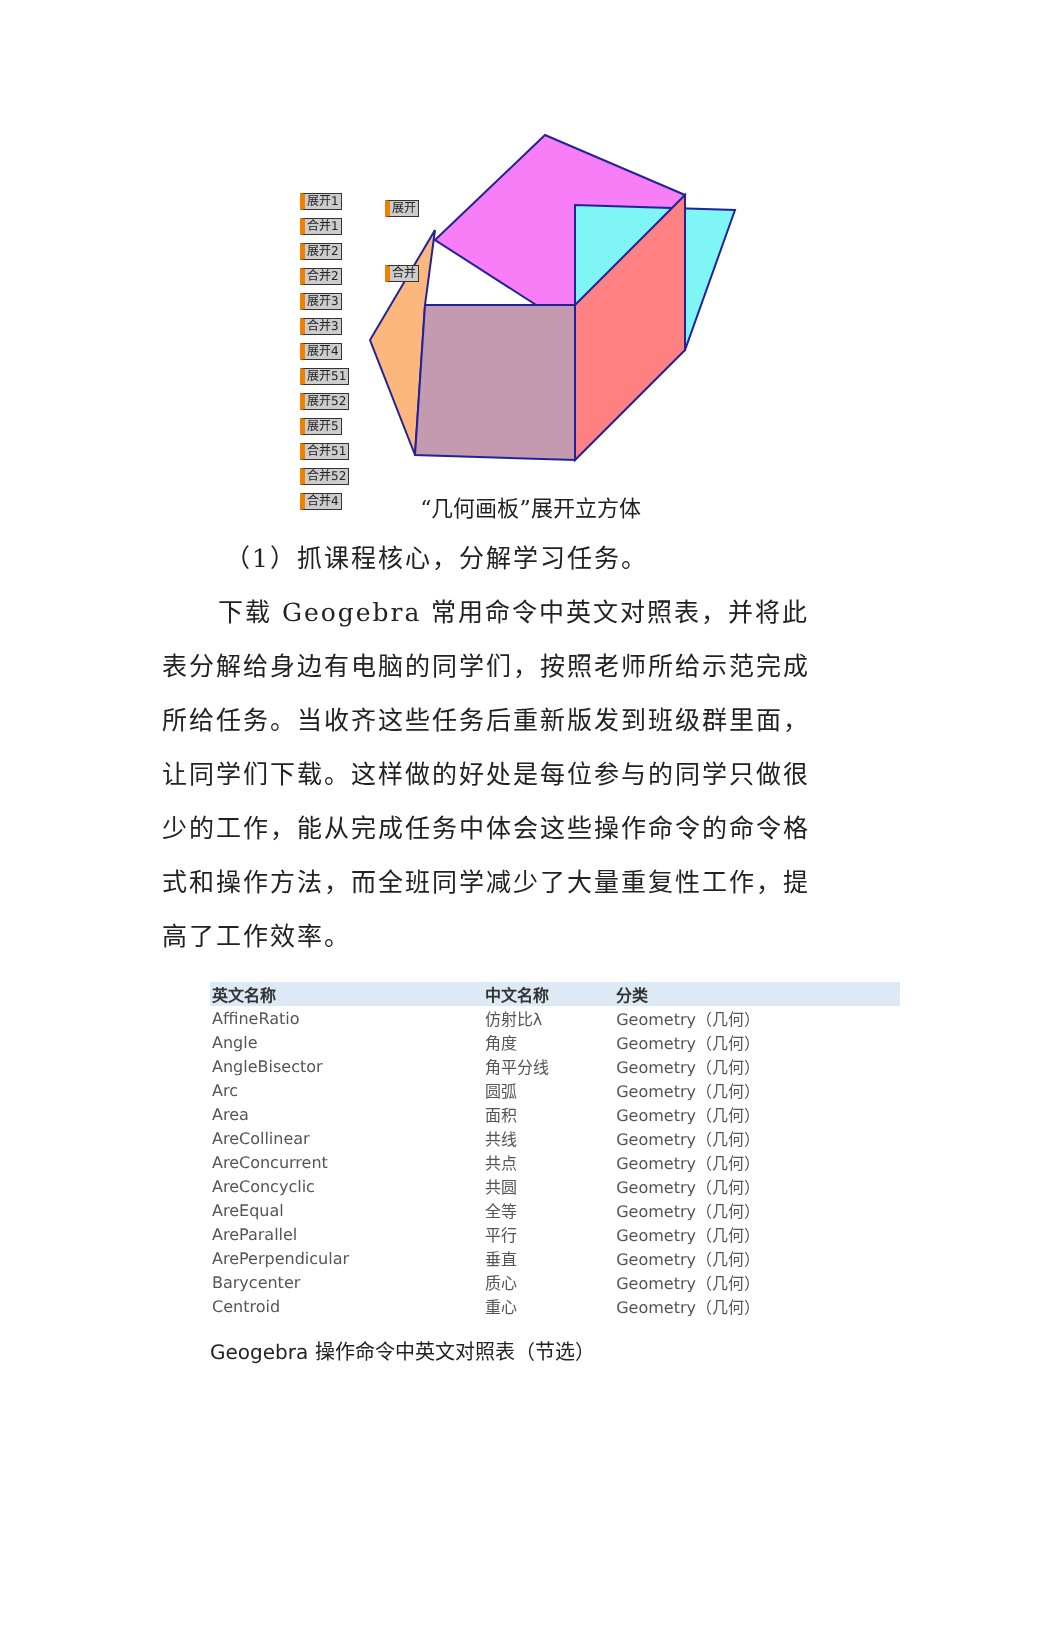展开1 合并1 展开2 合并2 展开3 合并3 展开4 展开51 展开52 展开5 合并51 合并52 合并4
展开
合并
“几何画板”展开立方体
（1）抓课程核心，分解学习任务。
下载 Geogebra 常用命令中英文对照表，并将此表分解给身边有电脑的同学们，按照老师所给示范完成所给任务。当收齐这些任务后重新版发到班级群里面，让同学们下载。这样做的好处是每位参与的同学只做很少的工作，能从完成任务中体会这些操作命令的命令格式和操作方法，而全班同学减少了大量重复性工作，提高了工作效率。
| 英文名称 | 中文名称 | 分类 |
| --- | --- | --- |
| AffineRatio | 仿射比λ | Geometry（几何） |
| Angle | 角度 | Geometry（几何） |
| AngleBisector | 角平分线 | Geometry（几何） |
| Arc | 圆弧 | Geometry（几何） |
| Area | 面积 | Geometry（几何） |
| AreCollinear | 共线 | Geometry（几何） |
| AreConcurrent | 共点 | Geometry（几何） |
| AreConcyclic | 共圆 | Geometry（几何） |
| AreEqual | 全等 | Geometry（几何） |
| AreParallel | 平行 | Geometry（几何） |
| ArePerpendicular | 垂直 | Geometry（几何） |
| Barycenter | 质心 | Geometry（几何） |
| Centroid | 重心 | Geometry（几何） |
Geogebra 操作命令中英文对照表（节选）